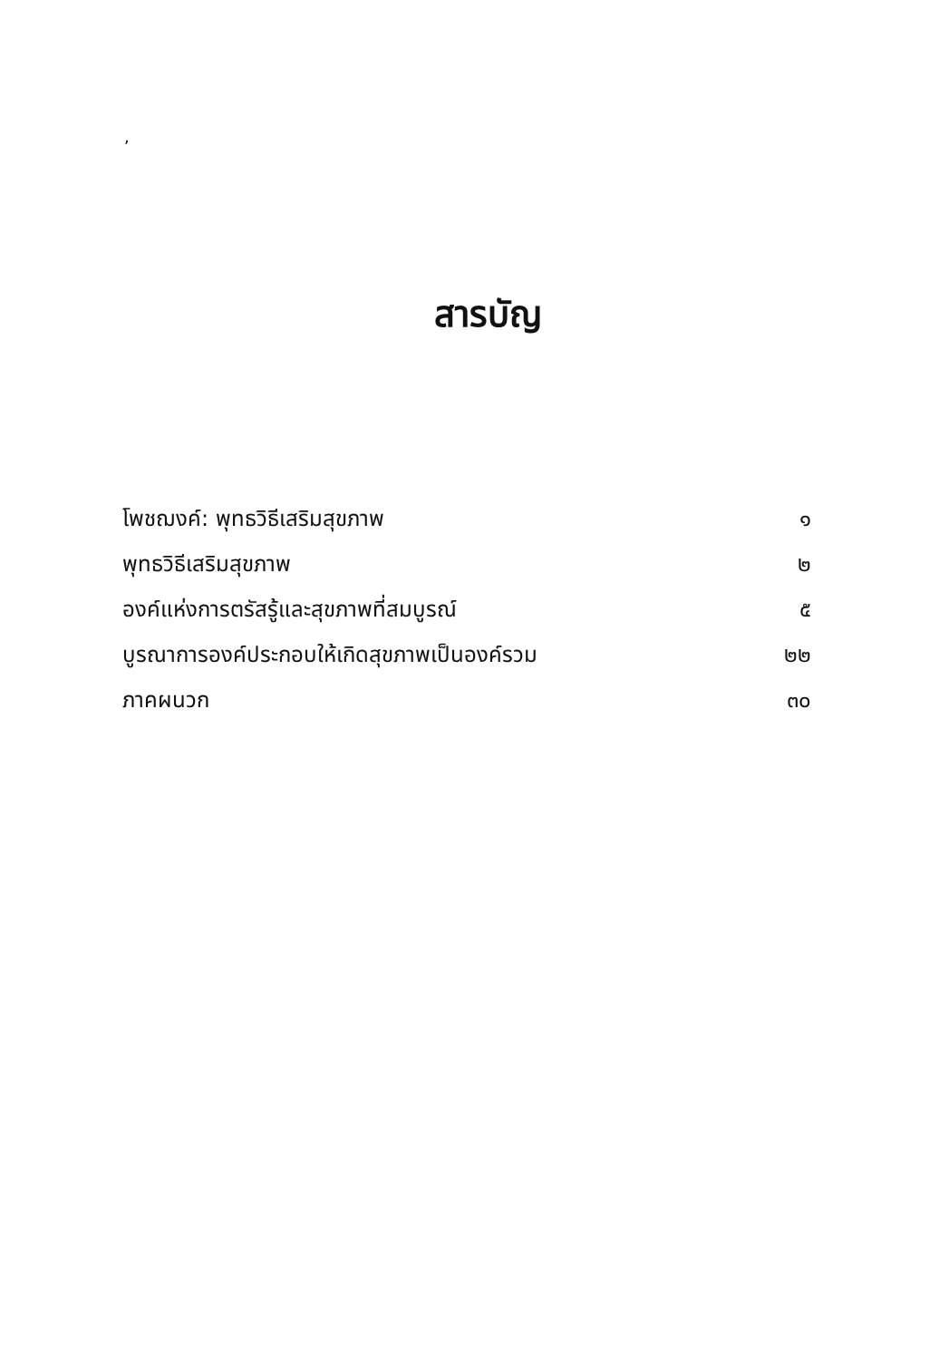,
สารบัญ
| โพชฌงค์: พุทธวิธีเสริมสุขภาพ | ๑ |
| พุทธวิธีเสริมสุขภาพ | ๒ |
| องค์แห่งการตรัสรู้และสุขภาพที่สมบูรณ์ | ๕ |
| บูรณาการองค์ประกอบให้เกิดสุขภาพเป็นองค์รวม | ๒๒ |
| ภาคผนวก | ๓๐ |